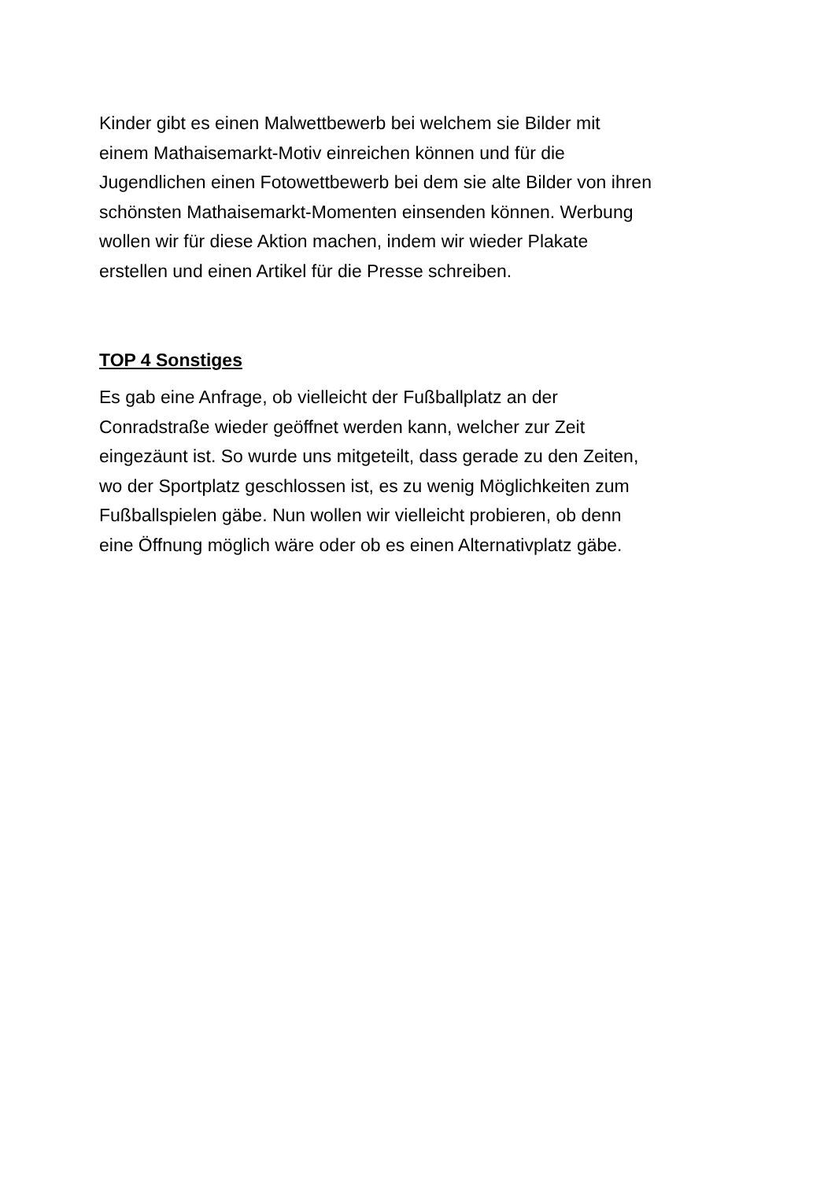Kinder gibt es einen Malwettbewerb bei welchem sie Bilder mit
einem Mathaisemarkt-Motiv einreichen können und für die
Jugendlichen einen Fotowettbewerb bei dem sie alte Bilder von ihren
schönsten Mathaisemarkt-Momenten einsenden können. Werbung
wollen wir für diese Aktion machen, indem wir wieder Plakate
erstellen und einen Artikel für die Presse schreiben.
TOP 4 Sonstiges
Es gab eine Anfrage, ob vielleicht der Fußballplatz an der
Conradstraße wieder geöffnet werden kann, welcher zur Zeit
eingezäunt ist. So wurde uns mitgeteilt, dass gerade zu den Zeiten,
wo der Sportplatz geschlossen ist, es zu wenig Möglichkeiten zum
Fußballspielen gäbe. Nun wollen wir vielleicht probieren, ob denn
eine Öffnung möglich wäre oder ob es einen Alternativplatz gäbe.